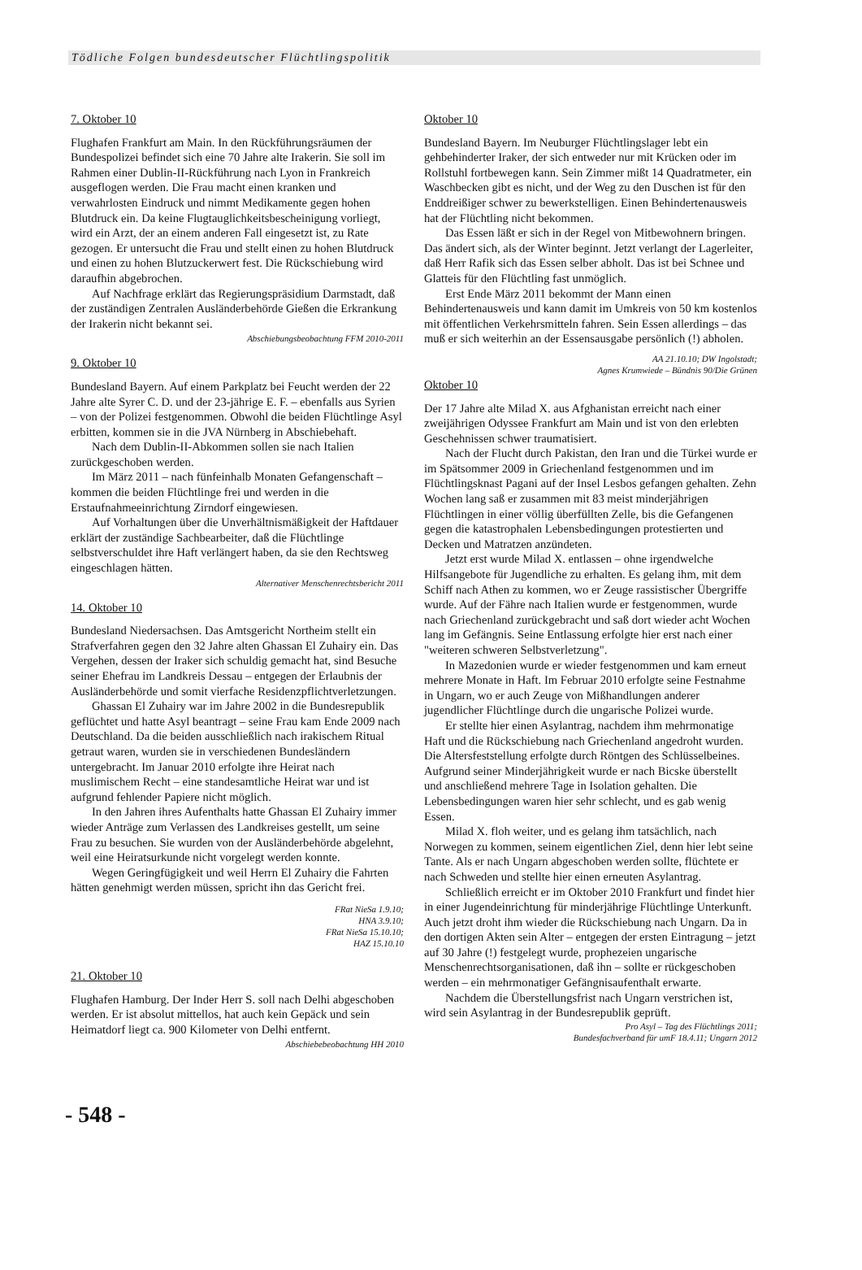Tödliche Folgen bundesdeutscher Flüchtlingspolitik
7. Oktober 10
Flughafen Frankfurt am Main. In den Rückführungsräumen der Bundespolizei befindet sich eine 70 Jahre alte Irakerin. Sie soll im Rahmen einer Dublin-II-Rückführung nach Lyon in Frankreich ausgeflogen werden. Die Frau macht einen kranken und verwahrlosten Eindruck und nimmt Medikamente gegen hohen Blutdruck ein. Da keine Flugtauglichkeitsbescheinigung vorliegt, wird ein Arzt, der an einem anderen Fall eingesetzt ist, zu Rate gezogen. Er untersucht die Frau und stellt einen zu hohen Blutdruck und einen zu hohen Blutzuckerwert fest. Die Rückschiebung wird daraufhin abgebrochen.
Auf Nachfrage erklärt das Regierungspräsidium Darmstadt, daß der zuständigen Zentralen Ausländerbehörde Gießen die Erkrankung der Irakerin nicht bekannt sei.
Abschiebungsbeobachtung FFM 2010-2011
9. Oktober 10
Bundesland Bayern. Auf einem Parkplatz bei Feucht werden der 22 Jahre alte Syrer C. D. und der 23-jährige E. F. – ebenfalls aus Syrien – von der Polizei festgenommen. Obwohl die beiden Flüchtlinge Asyl erbitten, kommen sie in die JVA Nürnberg in Abschiebehaft.
Nach dem Dublin-II-Abkommen sollen sie nach Italien zurückgeschoben werden.
Im März 2011 – nach fünfeinhalb Monaten Gefangenschaft – kommen die beiden Flüchtlinge frei und werden in die Erstaufnahmeeinrichtung Zirndorf eingewiesen.
Auf Vorhaltungen über die Unverhältnismäßigkeit der Haftdauer erklärt der zuständige Sachbearbeiter, daß die Flüchtlinge selbstverschuldet ihre Haft verlängert haben, da sie den Rechtsweg eingeschlagen hätten.
Alternativer Menschenrechtsbericht 2011
14. Oktober 10
Bundesland Niedersachsen. Das Amtsgericht Northeim stellt ein Strafverfahren gegen den 32 Jahre alten Ghassan El Zuhairy ein. Das Vergehen, dessen der Iraker sich schuldig gemacht hat, sind Besuche seiner Ehefrau im Landkreis Dessau – entgegen der Erlaubnis der Ausländerbehörde und somit vierfache Residenzpflichtverletzungen.
Ghassan El Zuhairy war im Jahre 2002 in die Bundesrepublik geflüchtet und hatte Asyl beantragt – seine Frau kam Ende 2009 nach Deutschland. Da die beiden ausschließlich nach irakischem Ritual getraut waren, wurden sie in verschiedenen Bundesländern untergebracht. Im Januar 2010 erfolgte ihre Heirat nach muslimischem Recht – eine standesamtliche Heirat war und ist aufgrund fehlender Papiere nicht möglich.
In den Jahren ihres Aufenthalts hatte Ghassan El Zuhairy immer wieder Anträge zum Verlassen des Landkreises gestellt, um seine Frau zu besuchen. Sie wurden von der Ausländerbehörde abgelehnt, weil eine Heiratsurkunde nicht vorgelegt werden konnte.
Wegen Geringfügigkeit und weil Herrn El Zuhairy die Fahrten hätten genehmigt werden müssen, spricht ihn das Gericht frei.
FRat NieSa 1.9.10;
HNA 3.9.10;
FRat NieSa 15.10.10;
HAZ 15.10.10
21. Oktober 10
Flughafen Hamburg. Der Inder Herr S. soll nach Delhi abgeschoben werden. Er ist absolut mittellos, hat auch kein Gepäck und sein Heimatdorf liegt ca. 900 Kilometer von Delhi entfernt.
Abschiebebeobachtung HH 2010
Oktober 10
Bundesland Bayern. Im Neuburger Flüchtlingslager lebt ein gehbehinderter Iraker, der sich entweder nur mit Krücken oder im Rollstuhl fortbewegen kann. Sein Zimmer mißt 14 Quadratmeter, ein Waschbecken gibt es nicht, und der Weg zu den Duschen ist für den Enddreißiger schwer zu bewerkstelligen. Einen Behindertenausweis hat der Flüchtling nicht bekommen.
Das Essen läßt er sich in der Regel von Mitbewohnern bringen. Das ändert sich, als der Winter beginnt. Jetzt verlangt der Lagerleiter, daß Herr Rafik sich das Essen selber abholt. Das ist bei Schnee und Glatteis für den Flüchtling fast unmöglich.
Erst Ende März 2011 bekommt der Mann einen Behindertenausweis und kann damit im Umkreis von 50 km kostenlos mit öffentlichen Verkehrsmitteln fahren. Sein Essen allerdings – das muß er sich weiterhin an der Essensausgabe persönlich (!) abholen.
AA 21.10.10; DW Ingolstadt;
Agnes Krumwiede – Bündnis 90/Die Grünen
Oktober 10
Der 17 Jahre alte Milad X. aus Afghanistan erreicht nach einer zweijährigen Odyssee Frankfurt am Main und ist von den erlebten Geschehnissen schwer traumatisiert.
Nach der Flucht durch Pakistan, den Iran und die Türkei wurde er im Spätsommer 2009 in Griechenland festgenommen und im Flüchtlingsknast Pagani auf der Insel Lesbos gefangen gehalten. Zehn Wochen lang saß er zusammen mit 83 meist minderjährigen Flüchtlingen in einer völlig überfüllten Zelle, bis die Gefangenen gegen die katastrophalen Lebensbedingungen protestierten und Decken und Matratzen anzündeten.
Jetzt erst wurde Milad X. entlassen – ohne irgendwelche Hilfsangebote für Jugendliche zu erhalten. Es gelang ihm, mit dem Schiff nach Athen zu kommen, wo er Zeuge rassistischer Übergriffe wurde. Auf der Fähre nach Italien wurde er festgenommen, wurde nach Griechenland zurückgebracht und saß dort wieder acht Wochen lang im Gefängnis. Seine Entlassung erfolgte hier erst nach einer "weiteren schweren Selbstverletzung".
In Mazedonien wurde er wieder festgenommen und kam erneut mehrere Monate in Haft. Im Februar 2010 erfolgte seine Festnahme in Ungarn, wo er auch Zeuge von Mißhandlungen anderer jugendlicher Flüchtlinge durch die ungarische Polizei wurde.
Er stellte hier einen Asylantrag, nachdem ihm mehrmonatige Haft und die Rückschiebung nach Griechenland angedroht wurden. Die Altersfeststellung erfolgte durch Röntgen des Schlüsselbeines. Aufgrund seiner Minderjährigkeit wurde er nach Bicske überstellt und anschließend mehrere Tage in Isolation gehalten. Die Lebensbedingungen waren hier sehr schlecht, und es gab wenig Essen.
Milad X. floh weiter, und es gelang ihm tatsächlich, nach Norwegen zu kommen, seinem eigentlichen Ziel, denn hier lebt seine Tante. Als er nach Ungarn abgeschoben werden sollte, flüchtete er nach Schweden und stellte hier einen erneuten Asylantrag.
Schließlich erreicht er im Oktober 2010 Frankfurt und findet hier in einer Jugendeinrichtung für minderjährige Flüchtlinge Unterkunft. Auch jetzt droht ihm wieder die Rückschiebung nach Ungarn. Da in den dortigen Akten sein Alter – entgegen der ersten Eintragung – jetzt auf 30 Jahre (!) festgelegt wurde, prophezeien ungarische Menschenrechtsorganisationen, daß ihn – sollte er rückgeschoben werden – ein mehrmonatiger Gefängnisaufenthalt erwarte.
Nachdem die Überstellungsfrist nach Ungarn verstrichen ist, wird sein Asylantrag in der Bundesrepublik geprüft.
Pro Asyl – Tag des Flüchtlings 2011;
Bundesfachverband für umF 18.4.11; Ungarn 2012
- 548 -